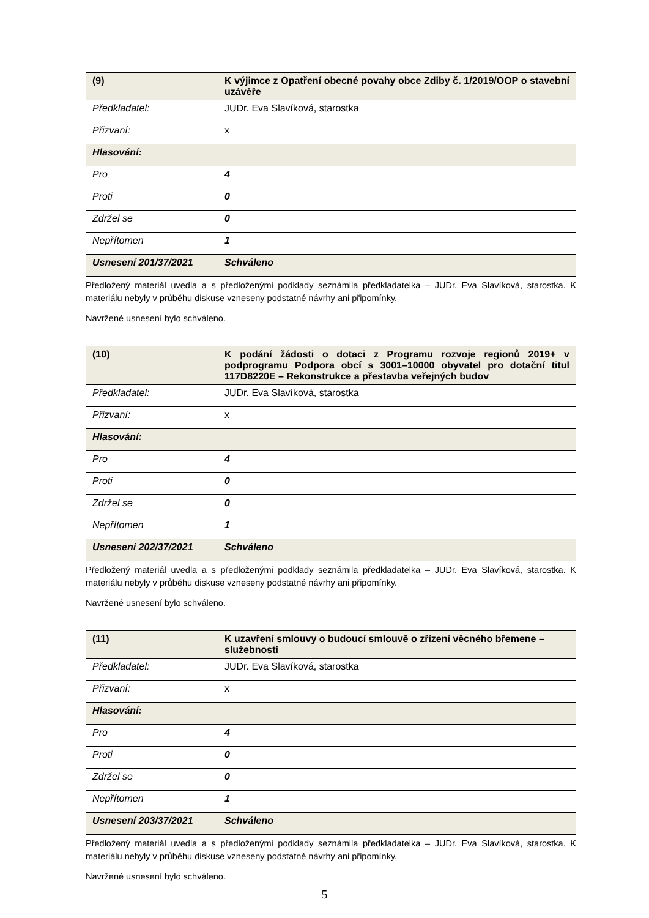| (9) | K výjimce z Opatření obecné povahy obce Zdiby č. 1/2019/OOP o stavební uzávěře |
| Předkladatel: | JUDr. Eva Slavíková, starostka |
| Přizvaní: | x |
| Hlasování: | |
| Pro | 4 |
| Proti | 0 |
| Zdržel se | 0 |
| Nepřítomen | 1 |
| Usnesení 201/37/2021 | Schváleno |
Předložený materiál uvedla a s předloženými podklady seznámila předkladatelka – JUDr. Eva Slavíková, starostka. K materiálu nebyly v průběhu diskuse vzneseny podstatné návrhy ani připomínky.
Navržené usnesení bylo schváleno.
| (10) | K podání žádosti o dotaci z Programu rozvoje regionů 2019+ v podprogramu Podpora obcí s 3001–10000 obyvatel pro dotační titul 117D8220E – Rekonstrukce a přestavba veřejných budov |
| Předkladatel: | JUDr. Eva Slavíková, starostka |
| Přizvaní: | x |
| Hlasování: | |
| Pro | 4 |
| Proti | 0 |
| Zdržel se | 0 |
| Nepřítomen | 1 |
| Usnesení 202/37/2021 | Schváleno |
Předložený materiál uvedla a s předloženými podklady seznámila předkladatelka – JUDr. Eva Slavíková, starostka. K materiálu nebyly v průběhu diskuse vzneseny podstatné návrhy ani připomínky.
Navržené usnesení bylo schváleno.
| (11) | K uzavření smlouvy o budoucí smlouvě o zřízení věcného břemene – služebnosti |
| Předkladatel: | JUDr. Eva Slavíková, starostka |
| Přizvaní: | x |
| Hlasování: | |
| Pro | 4 |
| Proti | 0 |
| Zdržel se | 0 |
| Nepřítomen | 1 |
| Usnesení 203/37/2021 | Schváleno |
Předložený materiál uvedla a s předloženými podklady seznámila předkladatelka – JUDr. Eva Slavíková, starostka. K materiálu nebyly v průběhu diskuse vzneseny podstatné návrhy ani připomínky.
Navržené usnesení bylo schváleno.
5